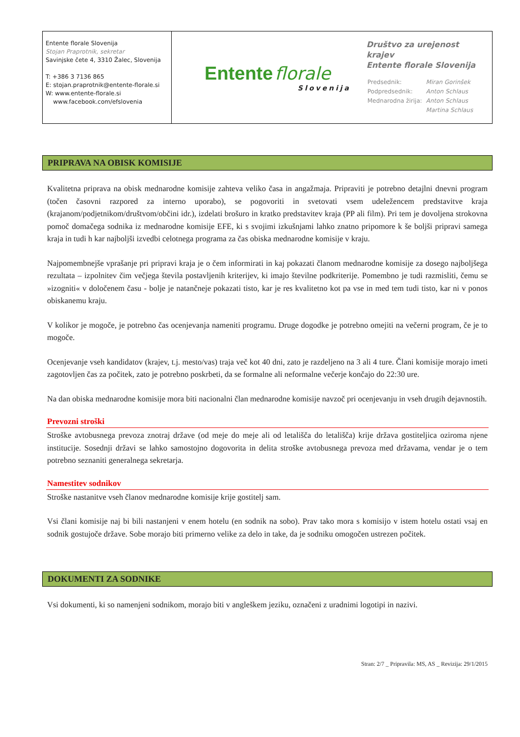| Entente florale Slovenija Stojan Praprotnik, sekretar Savinjske čete 4, 3310 Žalec, Slovenija T: +386 3 7136 865 E: stojan.praprotnik@entente-florale.si W: www.entente-florale.si www.facebook.com/efslovenia | Entente florale Slovenija | Društvo za urejenost krajev Entente florale Slovenija / Predsednik: / Miran Gorinšek / / Podpredsednik: / Anton Schlaus / / Mednarodna žirija: / Anton Schlaus / / / Martina Schlaus / |
PRIPRAVA NA OBISK KOMISIJE
Kvalitetna priprava na obisk mednarodne komisije zahteva veliko časa in angažmaja. Pripraviti je potrebno detajlni dnevni program (točen časovni razpored za interno uporabo), se pogovoriti in svetovati vsem udeležencem predstavitve kraja (krajanom/podjetnikom/društvom/občini idr.), izdelati brošuro in kratko predstavitev kraja (PP ali film). Pri tem je dovoljena strokovna pomoč domačega sodnika iz mednarodne komisije EFE, ki s svojimi izkušnjami lahko znatno pripomore k še boljši pripravi samega kraja in tudi h kar najboljši izvedbi celotnega programa za čas obiska mednarodne komisije v kraju.
Najpomembnejše vprašanje pri pripravi kraja je o čem informirati in kaj pokazati članom mednarodne komisije za dosego najboljšega rezultata – izpolnitev čim večjega števila postavljenih kriterijev, ki imajo številne podkriterije. Pomembno je tudi razmisliti, čemu se »izogniti« v določenem času - bolje je natančneje pokazati tisto, kar je res kvalitetno kot pa vse in med tem tudi tisto, kar ni v ponos obiskanemu kraju.
V kolikor je mogoče, je potrebno čas ocenjevanja nameniti programu. Druge dogodke je potrebno omejiti na večerni program, če je to mogoče.
Ocenjevanje vseh kandidatov (krajev, t.j. mesto/vas) traja več kot 40 dni, zato je razdeljeno na 3 ali 4 ture. Člani komisije morajo imeti zagotovljen čas za počitek, zato je potrebno poskrbeti, da se formalne ali neformalne večerje končajo do 22:30 ure.
Na dan obiska mednarodne komisije mora biti nacionalni član mednarodne komisije navzoč pri ocenjevanju in vseh drugih dejavnostih.
Prevozni stroški
Stroške avtobusnega prevoza znotraj države (od meje do meje ali od letališča do letališča) krije država gostiteljica oziroma njene institucije. Sosednji državi se lahko samostojno dogovorita in delita stroške avtobusnega prevoza med državama, vendar je o tem potrebno seznaniti generalnega sekretarja.
Namestitev sodnikov
Stroške nastanitve vseh članov mednarodne komisije krije gostitelj sam.
Vsi člani komisije naj bi bili nastanjeni v enem hotelu (en sodnik na sobo). Prav tako mora s komisijo v istem hotelu ostati vsaj en sodnik gostujoče države. Sobe morajo biti primerno velike za delo in take, da je sodniku omogočen ustrezen počitek.
DOKUMENTI ZA SODNIKE
Vsi dokumenti, ki so namenjeni sodnikom, morajo biti v angleškem jeziku, označeni z uradnimi logotipi in nazivi.
Stran: 2/7 _ Pripravila: MS, AS _ Revizija: 29/1/2015